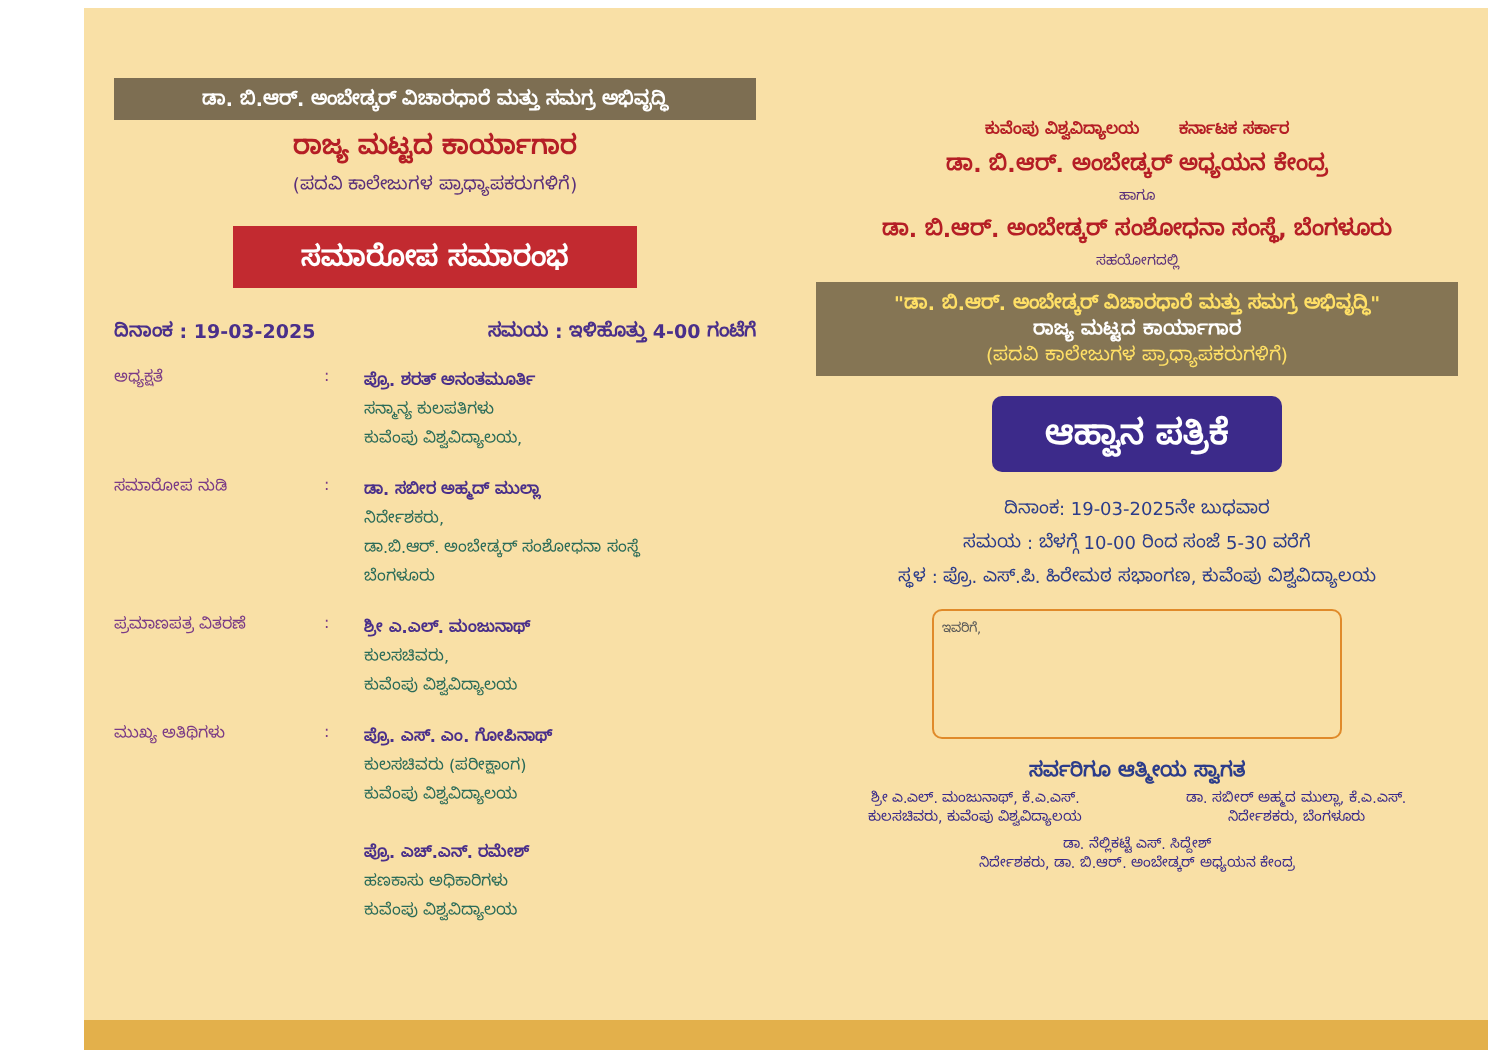ಡಾ. ಬಿ.ಆರ್. ಅಂಬೇಡ್ಕರ್ ವಿಚಾರಧಾರೆ ಮತ್ತು ಸಮಗ್ರ ಅಭಿವೃದ್ಧಿ
ರಾಜ್ಯ ಮಟ್ಟದ ಕಾರ್ಯಾಗಾರ
(ಪದವಿ ಕಾಲೇಜುಗಳ ಪ್ರಾಧ್ಯಾಪಕರುಗಳಿಗೆ)
ಸಮಾರೋಪ ಸಮಾರಂಭ
ದಿನಾಂಕ : 19-03-2025 ಸಮಯ : ಇಳಿಹೊತ್ತು 4-00 ಗಂಟೆಗೆ
ಅಧ್ಯಕ್ಷತೆ :
ಪ್ರೊ. ಶರತ್ ಅನಂತಮೂರ್ತಿ
ಸನ್ಮಾನ್ಯ ಕುಲಪತಿಗಳು
ಕುವೆಂಪು ವಿಶ್ವವಿದ್ಯಾಲಯ,
ಸಮಾರೋಪ ನುಡಿ :
ಡಾ. ಸಬೀರ ಅಹ್ಮದ್ ಮುಲ್ಲಾ
ನಿರ್ದೇಶಕರು,
ಡಾ.ಬಿ.ಆರ್. ಅಂಬೇಡ್ಕರ್ ಸಂಶೋಧನಾ ಸಂಸ್ಥೆ
ಬೆಂಗಳೂರು
ಪ್ರಮಾಣಪತ್ರ ವಿತರಣೆ :
ಶ್ರೀ ಎ.ಎಲ್. ಮಂಜುನಾಥ್
ಕುಲಸಚಿವರು,
ಕುವೆಂಪು ವಿಶ್ವವಿದ್ಯಾಲಯ
ಮುಖ್ಯ ಅತಿಥಿಗಳು :
ಪ್ರೊ. ಎಸ್. ಎಂ. ಗೋಪಿನಾಥ್
ಕುಲಸಚಿವರು (ಪರೀಕ್ಷಾಂಗ)
ಕುವೆಂಪು ವಿಶ್ವವಿದ್ಯಾಲಯ
ಪ್ರೊ. ಎಚ್.ಎನ್. ರಮೇಶ್
ಹಣಕಾಸು ಅಧಿಕಾರಿಗಳು
ಕುವೆಂಪು ವಿಶ್ವವಿದ್ಯಾಲಯ
ಕುವೆಂಪು ವಿಶ್ವವಿದ್ಯಾಲಯ ಕರ್ನಾಟಕ ಸರ್ಕಾರ
ಡಾ. ಬಿ.ಆರ್. ಅಂಬೇಡ್ಕರ್ ಅಧ್ಯಯನ ಕೇಂದ್ರ
ಹಾಗೂ
ಡಾ. ಬಿ.ಆರ್. ಅಂಬೇಡ್ಕರ್ ಸಂಶೋಧನಾ ಸಂಸ್ಥೆ, ಬೆಂಗಳೂರು
ಸಹಯೋಗದಲ್ಲಿ
"ಡಾ. ಬಿ.ಆರ್. ಅಂಬೇಡ್ಕರ್ ವಿಚಾರಧಾರೆ ಮತ್ತು ಸಮಗ್ರ ಅಭಿವೃದ್ಧಿ"
ರಾಜ್ಯ ಮಟ್ಟದ ಕಾರ್ಯಾಗಾರ
(ಪದವಿ ಕಾಲೇಜುಗಳ ಪ್ರಾಧ್ಯಾಪಕರುಗಳಿಗೆ)
ಆಹ್ವಾನ ಪತ್ರಿಕೆ
ದಿನಾಂಕ: 19-03-2025ನೇ ಬುಧವಾರ
ಸಮಯ : ಬೆಳಗ್ಗೆ 10-00 ರಿಂದ ಸಂಜೆ 5-30 ವರೆಗೆ
ಸ್ಥಳ : ಪ್ರೊ. ಎಸ್.ಪಿ. ಹಿರೇಮಠ ಸಭಾಂಗಣ, ಕುವೆಂಪು ವಿಶ್ವವಿದ್ಯಾಲಯ
ಇವರಿಗೆ,
ಸರ್ವರಿಗೂ ಆತ್ಮೀಯ ಸ್ವಾಗತ
ಶ್ರೀ ಎ.ಎಲ್. ಮಂಜುನಾಥ್, ಕೆ.ಎ.ಎಸ್.
ಕುಲಸಚಿವರು, ಕುವೆಂಪು ವಿಶ್ವವಿದ್ಯಾಲಯ
ಡಾ. ಸಬೀರ್ ಅಹ್ಮದ ಮುಲ್ಲಾ, ಕೆ.ಎ.ಎಸ್.
ನಿರ್ದೇಶಕರು, ಬೆಂಗಳೂರು
ಡಾ. ನೆಲ್ಲಿಕಟ್ಟೆ ಎಸ್. ಸಿದ್ದೇಶ್
ನಿರ್ದೇಶಕರು, ಡಾ. ಬಿ.ಆರ್. ಅಂಬೇಡ್ಕರ್ ಅಧ್ಯಯನ ಕೇಂದ್ರ